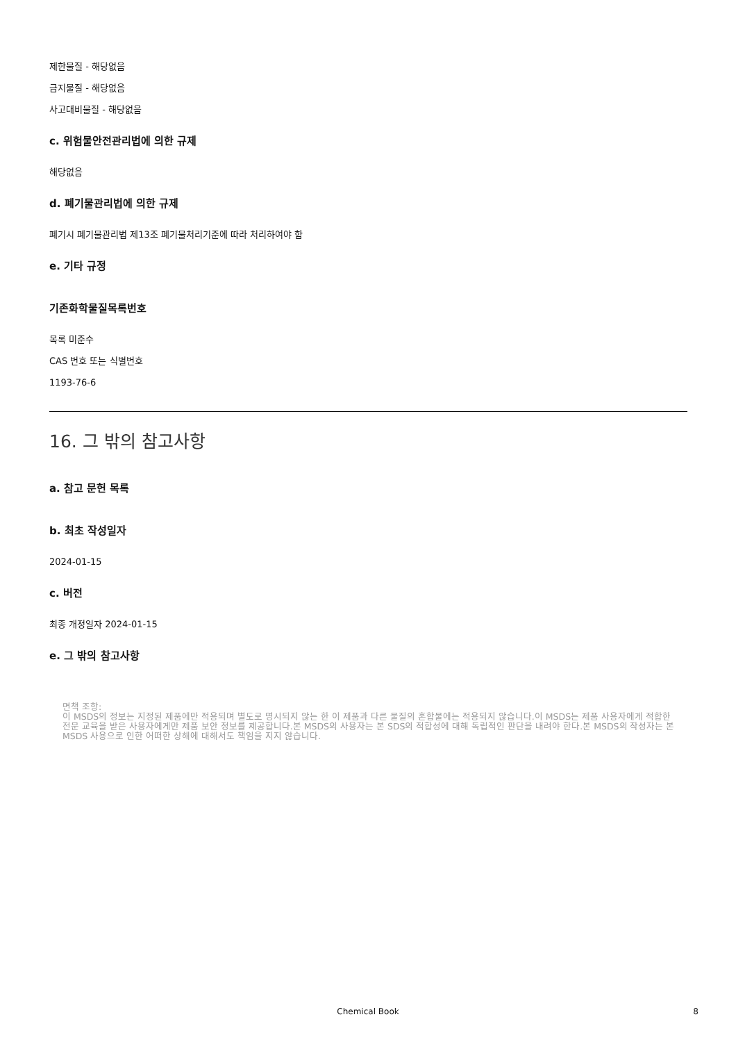제한물질 - 해당없음
금지물질 - 해당없음
사고대비물질 - 해당없음
c. 위험물안전관리법에 의한 규제
해당없음
d. 폐기물관리법에 의한 규제
폐기시 폐기물관리법 제13조 폐기물처리기준에 따라 처리하여야 함
e. 기타 규정
기존화학물질목록번호
목록 미준수
CAS 번호 또는 식별번호
1193-76-6
16. 그 밖의 참고사항
a. 참고 문헌 목록
b. 최초 작성일자
2024-01-15
c. 버전
최종 개정일자 2024-01-15
e. 그 밖의 참고사항
면책 조항:
이 MSDS의 정보는 지정된 제품에만 적용되며 별도로 명시되지 않는 한 이 제품과 다른 물질의 혼합물에는 적용되지 않습니다.이 MSDS는 제품 사용자에게 적합한 전문 교육을 받은 사용자에게만 제품 보안 정보를 제공합니다.본 MSDS의 사용자는 본 SDS의 적합성에 대해 독립적인 판단을 내려야 한다.본 MSDS의 작성자는 본 MSDS 사용으로 인한 어떠한 상해에 대해서도 책임을 지지 않습니다.
Chemical Book
8